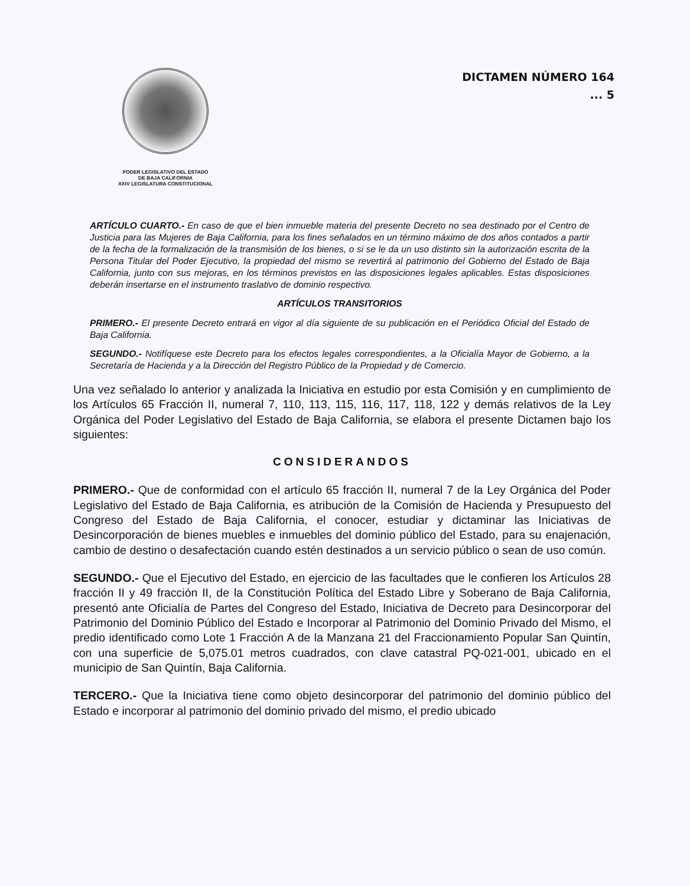PODER LEGISLATIVO DEL ESTADO
DE BAJA CALIFORNIA
XXIV LEGISLATURA CONSTITUCIONAL
DICTAMEN NÚMERO 164
... 5
ARTÍCULO CUARTO.- En caso de que el bien inmueble materia del presente Decreto no sea destinado por el Centro de Justicia para las Mujeres de Baja California, para los fines señalados en un término máximo de dos años contados a partir de la fecha de la formalización de la transmisión de los bienes, o si se le da un uso distinto sin la autorización escrita de la Persona Titular del Poder Ejecutivo, la propiedad del mismo se revertirá al patrimonio del Gobierno del Estado de Baja California, junto con sus mejoras, en los términos previstos en las disposiciones legales aplicables. Estas disposiciones deberán insertarse en el instrumento traslativo de dominio respectivo.
ARTÍCULOS TRANSITORIOS
PRIMERO.- El presente Decreto entrará en vigor al día siguiente de su publicación en el Periódico Oficial del Estado de Baja California.
SEGUNDO.- Notifíquese este Decreto para los efectos legales correspondientes, a la Oficialía Mayor de Gobierno, a la Secretaría de Hacienda y a la Dirección del Registro Público de la Propiedad y de Comercio.
Una vez señalado lo anterior y analizada la Iniciativa en estudio por esta Comisión y en cumplimiento de los Artículos 65 Fracción II, numeral 7, 110, 113, 115, 116, 117, 118, 122 y demás relativos de la Ley Orgánica del Poder Legislativo del Estado de Baja California, se elabora el presente Dictamen bajo los siguientes:
CONSIDERANDOS
PRIMERO.- Que de conformidad con el artículo 65 fracción II, numeral 7 de la Ley Orgánica del Poder Legislativo del Estado de Baja California, es atribución de la Comisión de Hacienda y Presupuesto del Congreso del Estado de Baja California, el conocer, estudiar y dictaminar las Iniciativas de Desincorporación de bienes muebles e inmuebles del dominio público del Estado, para su enajenación, cambio de destino o desafectación cuando estén destinados a un servicio público o sean de uso común.
SEGUNDO.- Que el Ejecutivo del Estado, en ejercicio de las facultades que le confieren los Artículos 28 fracción II y 49 fracción II, de la Constitución Política del Estado Libre y Soberano de Baja California, presentó ante Oficialía de Partes del Congreso del Estado, Iniciativa de Decreto para Desincorporar del Patrimonio del Dominio Público del Estado e Incorporar al Patrimonio del Dominio Privado del Mismo, el predio identificado como Lote 1 Fracción A de la Manzana 21 del Fraccionamiento Popular San Quintín, con una superficie de 5,075.01 metros cuadrados, con clave catastral PQ-021-001, ubicado en el municipio de San Quintín, Baja California.
TERCERO.- Que la Iniciativa tiene como objeto desincorporar del patrimonio del dominio público del Estado e incorporar al patrimonio del dominio privado del mismo, el predio ubicado